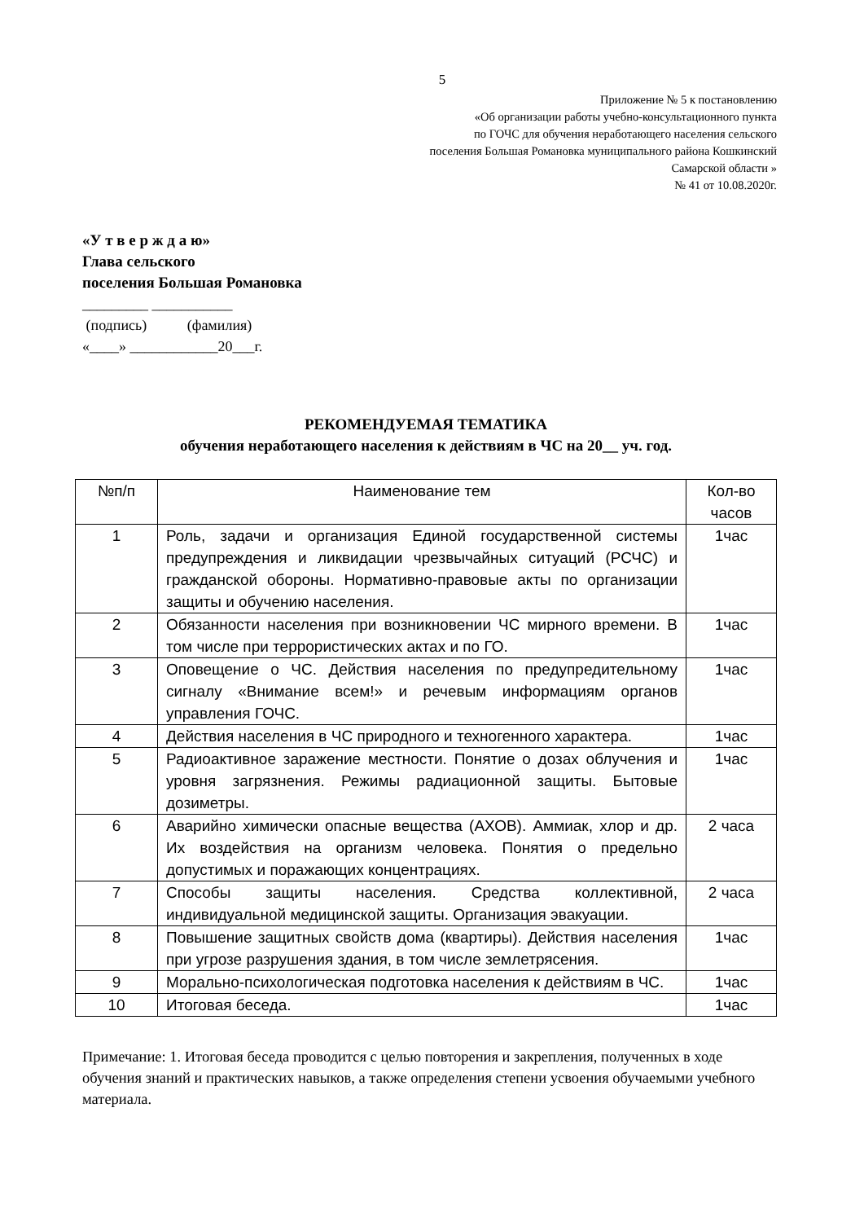5
Приложение № 5 к постановлению
«Об организации работы учебно-консультационного пункта
по ГОЧС для обучения неработающего населения сельского
поселения Большая Романовка муниципального района Кошкинский
Самарской области »
№ 41 от 10.08.2020г.
«У т в е р ж д а ю»
Глава сельского
поселения Большая Романовка
_________ ___________
(подпись) (фамилия)
«____» ____________20___г.
РЕКОМЕНДУЕМАЯ ТЕМАТИКА
обучения неработающего населения к действиям в ЧС на 20__ уч. год.
| №п/п | Наименование тем | Кол-во часов |
| --- | --- | --- |
| 1 | Роль, задачи и организация Единой государственной системы предупреждения и ликвидации чрезвычайных ситуаций (РСЧС) и гражданской обороны. Нормативно-правовые акты по организации защиты и обучению населения. | 1час |
| 2 | Обязанности населения при возникновении ЧС мирного времени. В том числе при террористических актах и по ГО. | 1час |
| 3 | Оповещение о ЧС. Действия населения по предупредительному сигналу «Внимание всем!» и речевым информациям органов управления ГОЧС. | 1час |
| 4 | Действия населения в ЧС природного и техногенного характера. | 1час |
| 5 | Радиоактивное заражение местности. Понятие о дозах облучения и уровня загрязнения. Режимы радиационной защиты. Бытовые дозиметры. | 1час |
| 6 | Аварийно химически опасные вещества (АХОВ). Аммиак, хлор и др. Их воздействия на организм человека. Понятия о предельно допустимых и поражающих концентрациях. | 2 часа |
| 7 | Способы защиты населения. Средства коллективной, индивидуальной медицинской защиты. Организация эвакуации. | 2 часа |
| 8 | Повышение защитных свойств дома (квартиры). Действия населения при угрозе разрушения здания, в том числе землетрясения. | 1час |
| 9 | Морально-психологическая подготовка населения к действиям в ЧС. | 1час |
| 10 | Итоговая беседа. | 1час |
Примечание: 1. Итоговая беседа проводится с целью повторения и закрепления, полученных в ходе обучения знаний и практических навыков, а также определения степени усвоения обучаемыми учебного материала.